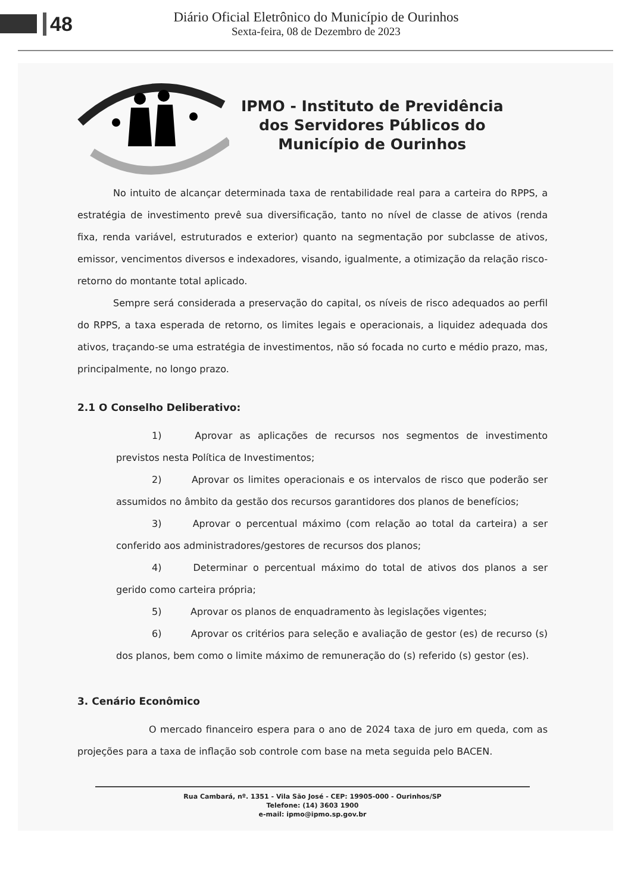48
Diário Oficial Eletrônico do Município de Ourinhos
Sexta-feira, 08 de Dezembro de 2023
IPMO - Instituto de Previdência
dos Servidores Públicos do
Município de Ourinhos
No intuito de alcançar determinada taxa de rentabilidade real para a carteira do RPPS, a estratégia de investimento prevê sua diversificação, tanto no nível de classe de ativos (renda fixa, renda variável, estruturados e exterior) quanto na segmentação por subclasse de ativos, emissor, vencimentos diversos e indexadores, visando, igualmente, a otimização da relação risco-retorno do montante total aplicado.
Sempre será considerada a preservação do capital, os níveis de risco adequados ao perfil do RPPS, a taxa esperada de retorno, os limites legais e operacionais, a liquidez adequada dos ativos, traçando-se uma estratégia de investimentos, não só focada no curto e médio prazo, mas, principalmente, no longo prazo.
2.1 O Conselho Deliberativo:
1) Aprovar as aplicações de recursos nos segmentos de investimento previstos nesta Política de Investimentos;
2) Aprovar os limites operacionais e os intervalos de risco que poderão ser assumidos no âmbito da gestão dos recursos garantidores dos planos de benefícios;
3) Aprovar o percentual máximo (com relação ao total da carteira) a ser conferido aos administradores/gestores de recursos dos planos;
4) Determinar o percentual máximo do total de ativos dos planos a ser gerido como carteira própria;
5) Aprovar os planos de enquadramento às legislações vigentes;
6) Aprovar os critérios para seleção e avaliação de gestor (es) de recurso (s) dos planos, bem como o limite máximo de remuneração do (s) referido (s) gestor (es).
3. Cenário Econômico
O mercado financeiro espera para o ano de 2024 taxa de juro em queda, com as projeções para a taxa de inflação sob controle com base na meta seguida pelo BACEN.
Rua Cambará, nº. 1351 - Vila São José - CEP: 19905-000 - Ourinhos/SP
Telefone: (14) 3603 1900
e-mail: ipmo@ipmo.sp.gov.br